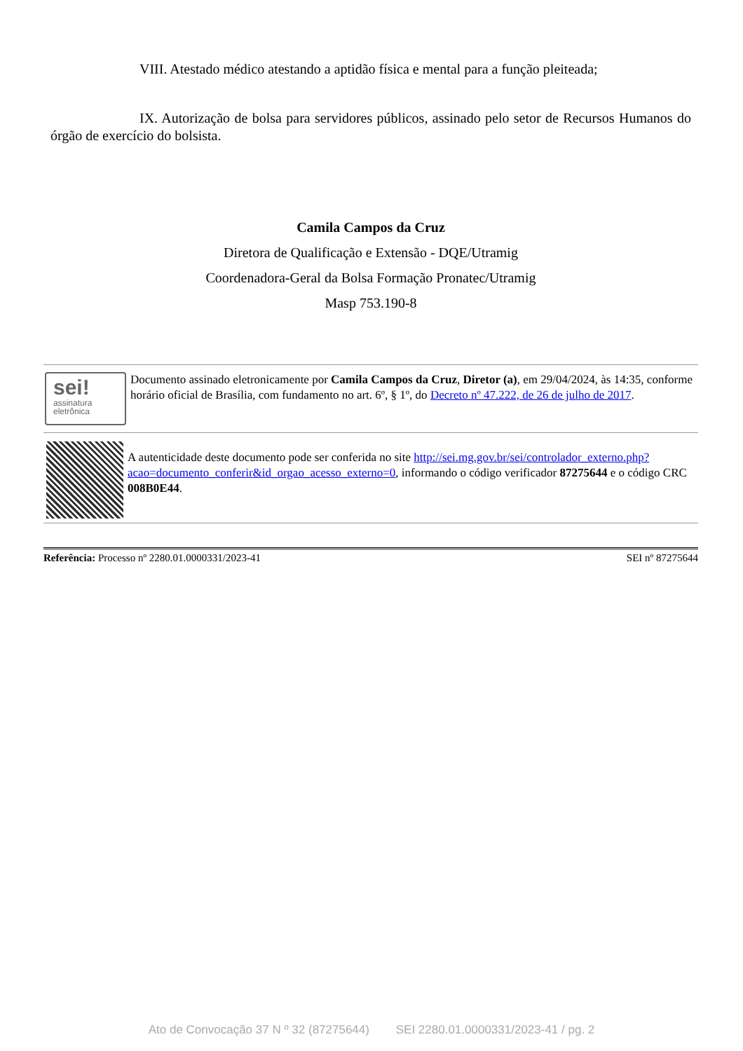VIII. Atestado médico atestando a aptidão física e mental para a função pleiteada;
IX. Autorização de bolsa para servidores públicos, assinado pelo setor de Recursos Humanos do órgão de exercício do bolsista.
Camila Campos da Cruz
Diretora de Qualificação e Extensão - DQE/Utramig
Coordenadora-Geral da Bolsa Formação Pronatec/Utramig
Masp 753.190-8
sei!
assinatura
eletrônica
Documento assinado eletronicamente por Camila Campos da Cruz, Diretor (a), em 29/04/2024, às 14:35, conforme horário oficial de Brasília, com fundamento no art. 6º, § 1º, do Decreto nº 47.222, de 26 de julho de 2017.
A autenticidade deste documento pode ser conferida no site http://sei.mg.gov.br/sei/controlador_externo.php?acao=documento_conferir&id_orgao_acesso_externo=0, informando o código verificador 87275644 e o código CRC 008B0E44.
Referência: Processo nº 2280.01.0000331/2023-41 SEI nº 87275644
Ato de Convocação 37 N º 32 (87275644) SEI 2280.01.0000331/2023-41 / pg. 2